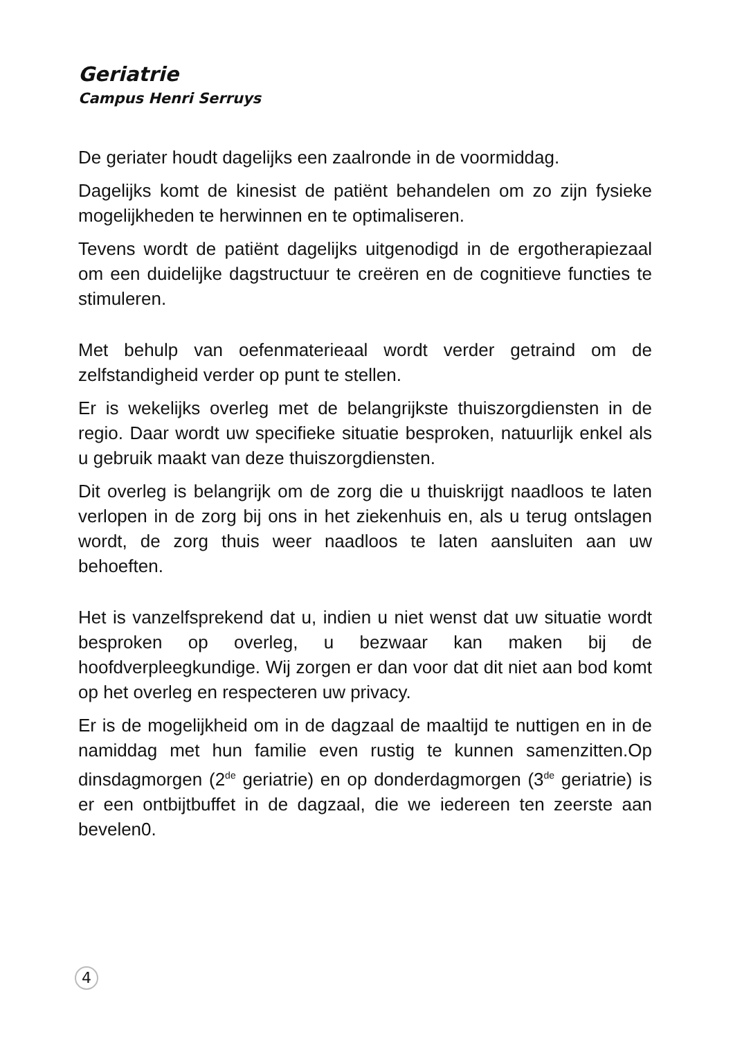Geriatrie
Campus Henri Serruys
De geriater houdt dagelijks een zaalronde in de voormiddag.
Dagelijks komt de kinesist de patiënt behandelen om zo zijn fysieke mogelijkheden te herwinnen en te optimaliseren.
Tevens wordt de patiënt dagelijks uitgenodigd in de ergotherapiezaal om een duidelijke dagstructuur te creëren en de cognitieve functies te stimuleren.
Met behulp van oefenmaterieaal wordt verder getraind om de zelfstandigheid verder op punt te stellen.
Er is wekelijks overleg met de belangrijkste thuiszorgdiensten in de regio. Daar wordt uw specifieke situatie besproken, natuurlijk enkel als u gebruik maakt van deze thuiszorgdiensten.
Dit overleg is belangrijk om de zorg die u thuiskrijgt naadloos te laten verlopen in de zorg bij ons in het ziekenhuis en, als u terug ontslagen wordt, de zorg thuis weer naadloos te laten aansluiten aan uw behoeften.
Het is vanzelfsprekend dat u, indien u niet wenst dat uw situatie wordt besproken op overleg, u bezwaar kan maken bij de hoofdverpleegkundige. Wij zorgen er dan voor dat dit niet aan bod komt op het overleg en respecteren uw privacy.
Er is de mogelijkheid om in de dagzaal de maaltijd te nuttigen en in de namiddag met hun familie even rustig te kunnen samenzitten.Op dinsdagmorgen (2<sup>de</sup> geriatrie) en op donderdagmorgen (3<sup>de</sup> geriatrie) is er een ontbijtbuffet in de dagzaal, die we iedereen ten zeerste aan bevelen0.
4